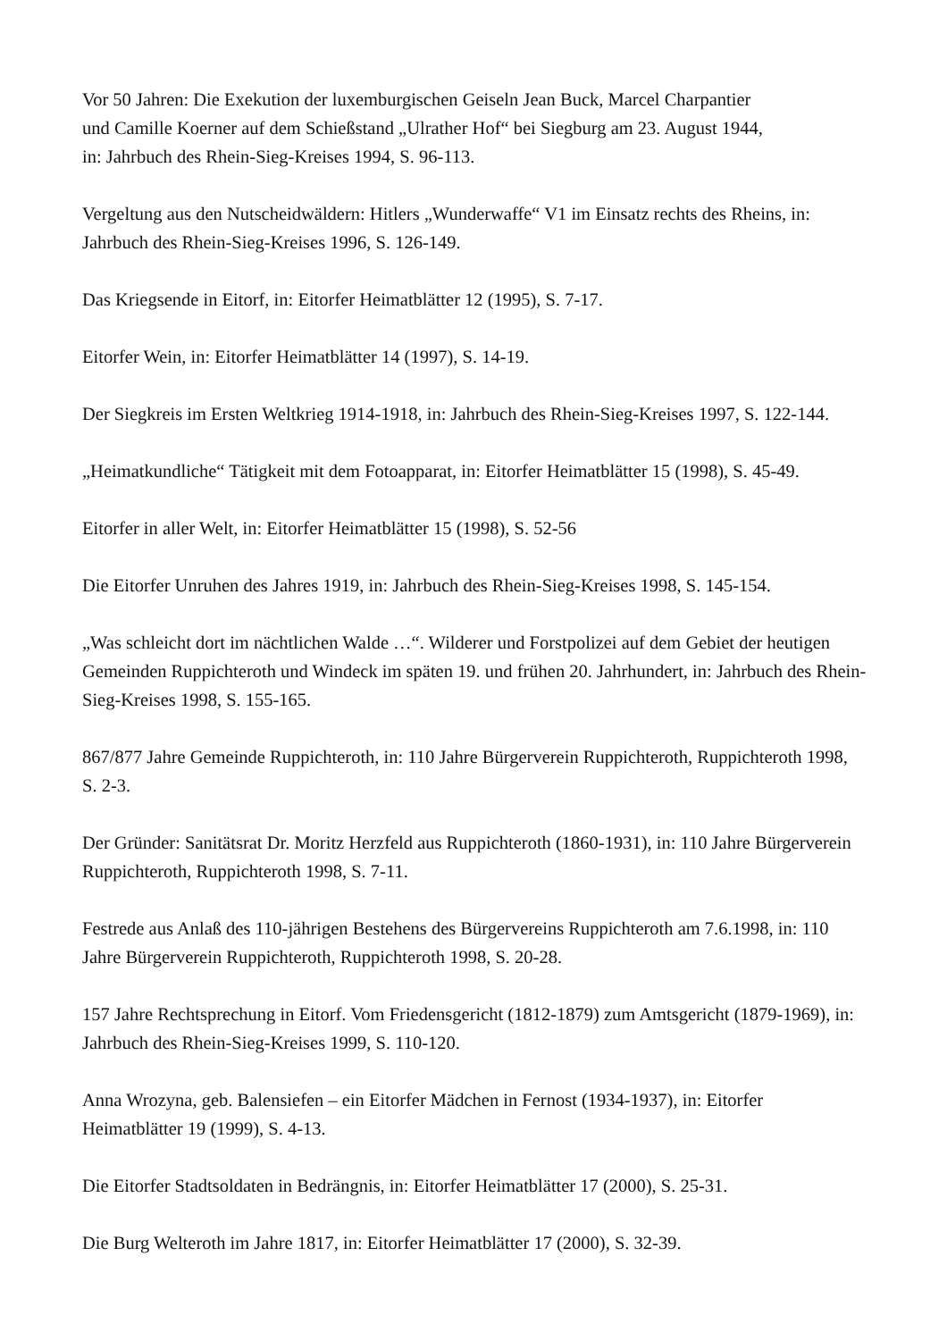Vor 50 Jahren: Die Exekution der luxemburgischen Geiseln Jean Buck, Marcel Charpantier
und Camille Koerner auf dem Schießstand „Ulrather Hof“ bei Siegburg am 23. August 1944,
in: Jahrbuch des Rhein-Sieg-Kreises 1994, S. 96-113.
Vergeltung aus den Nutscheidwäldern: Hitlers „Wunderwaffe“ V1 im Einsatz rechts des Rheins, in: Jahrbuch des Rhein-Sieg-Kreises 1996, S. 126-149.
Das Kriegsende in Eitorf, in: Eitorfer Heimatblätter 12 (1995), S. 7-17.
Eitorfer Wein, in: Eitorfer Heimatblätter 14 (1997), S. 14-19.
Der Siegkreis im Ersten Weltkrieg 1914-1918, in: Jahrbuch des Rhein-Sieg-Kreises 1997, S. 122-144.
„Heimatkundliche“ Tätigkeit mit dem Fotoapparat, in: Eitorfer Heimatblätter 15 (1998), S. 45-49.
Eitorfer in aller Welt, in: Eitorfer Heimatblätter 15 (1998), S. 52-56
Die Eitorfer Unruhen des Jahres 1919, in: Jahrbuch des Rhein-Sieg-Kreises 1998, S. 145-154.
„Was schleicht dort im nächtlichen Walde …“. Wilderer und Forstpolizei auf dem Gebiet der heutigen Gemeinden Ruppichteroth und Windeck im späten 19. und frühen 20. Jahrhundert, in: Jahrbuch des Rhein-Sieg-Kreises 1998, S. 155-165.
867/877 Jahre Gemeinde Ruppichteroth, in: 110 Jahre Bürgerverein Ruppichteroth, Ruppichteroth 1998, S. 2-3.
Der Gründer: Sanitätsrat Dr. Moritz Herzfeld aus Ruppichteroth (1860-1931), in: 110 Jahre Bürgerverein Ruppichteroth, Ruppichteroth 1998, S. 7-11.
Festrede aus Anlaß des 110-jährigen Bestehens des Bürgervereins Ruppichteroth am 7.6.1998, in: 110 Jahre Bürgerverein Ruppichteroth, Ruppichteroth 1998, S. 20-28.
157 Jahre Rechtsprechung in Eitorf. Vom Friedensgericht (1812-1879) zum Amtsgericht (1879-1969), in: Jahrbuch des Rhein-Sieg-Kreises 1999, S. 110-120.
Anna Wrozyna, geb. Balensiefen – ein Eitorfer Mädchen in Fernost (1934-1937), in: Eitorfer Heimatblätter 19 (1999), S. 4-13.
Die Eitorfer Stadtsoldaten in Bedrängnis, in: Eitorfer Heimatblätter 17 (2000), S. 25-31.
Die Burg Welteroth im Jahre 1817, in: Eitorfer Heimatblätter 17 (2000), S. 32-39.